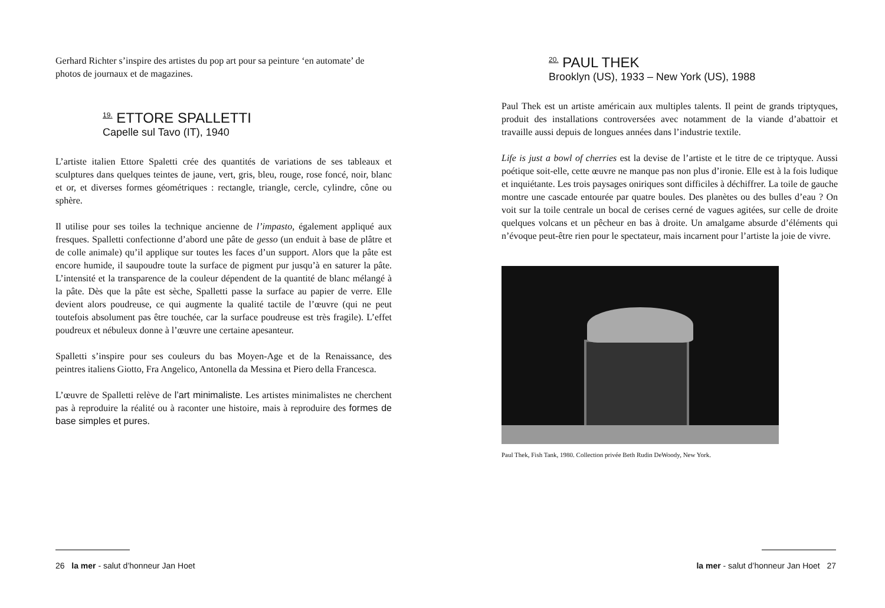Gerhard Richter s’inspire des artistes du pop art pour sa peinture ‘en automate’ de photos de journaux et de magazines.
<sup>19.</sup> ETTORE SPALLETTI
Capelle sul Tavo (IT), 1940
L’artiste italien Ettore Spaletti crée des quantités de variations de ses tableaux et sculptures dans quelques teintes de jaune, vert, gris, bleu, rouge, rose foncé, noir, blanc et or, et diverses formes géométriques : rectangle, triangle, cercle, cylindre, cône ou sphère.
Il utilise pour ses toiles la technique ancienne de l’impasto, également appliqué aux fresques. Spalletti confectionne d’abord une pâte de gesso (un enduit à base de plâtre et de colle animale) qu’il applique sur toutes les faces d’un support. Alors que la pâte est encore humide, il saupoudre toute la surface de pigment pur jusqu’à en saturer la pâte. L’intensité et la transparence de la couleur dépendent de la quantité de blanc mélangé à la pâte. Dès que la pâte est sèche, Spalletti passe la surface au papier de verre. Elle devient alors poudreuse, ce qui augmente la qualité tactile de l’œuvre (qui ne peut toutefois absolument pas être touchée, car la surface poudreuse est très fragile). L’effet poudreux et nébuleux donne à l’œuvre une certaine apesanteur.
Spalletti s’inspire pour ses couleurs du bas Moyen-Age et de la Renaissance, des peintres italiens Giotto, Fra Angelico, Antonella da Messina et Piero della Francesca.
L’œuvre de Spalletti relève de l’art minimaliste. Les artistes minimalistes ne cherchent pas à reproduire la réalité ou à raconter une histoire, mais à reproduire des formes de base simples et pures.
26 la mer - salut d’honneur Jan Hoet
<sup>20.</sup> PAUL THEK
Brooklyn (US), 1933 – New York (US), 1988
Paul Thek est un artiste américain aux multiples talents. Il peint de grands triptyques, produit des installations controversées avec notamment de la viande d’abattoir et travaille aussi depuis de longues années dans l’industrie textile.
Life is just a bowl of cherries est la devise de l’artiste et le titre de ce triptyque. Aussi poétique soit-elle, cette œuvre ne manque pas non plus d’ironie. Elle est à la fois ludique et inquiétante. Les trois paysages oniriques sont difficiles à déchiffrer. La toile de gauche montre une cascade entourée par quatre boules. Des planètes ou des bulles d’eau ? On voit sur la toile centrale un bocal de cerises cerné de vagues agitées, sur celle de droite quelques volcans et un pêcheur en bas à droite. Un amalgame absurde d’éléments qui n’évoque peut-être rien pour le spectateur, mais incarnent pour l’artiste la joie de vivre.
Paul Thek, Fish Tank, 1980. Collection privée Beth Rudin DeWoody, New York.
la mer - salut d’honneur Jan Hoet 27